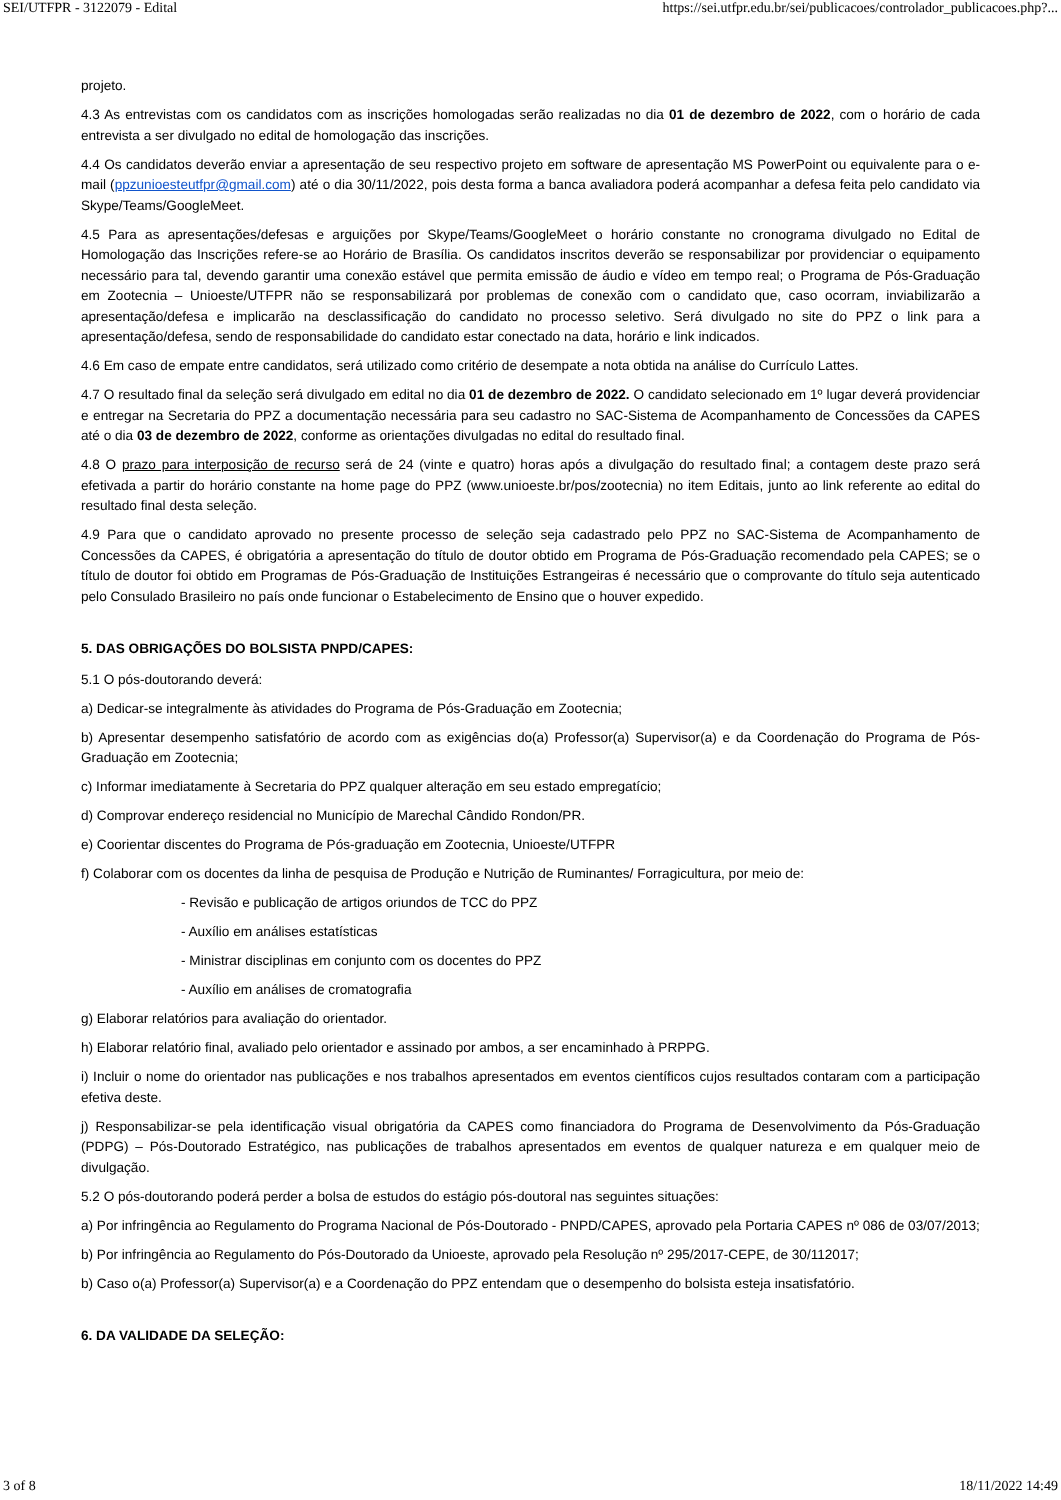SEI/UTFPR - 3122079 - Edital https://sei.utfpr.edu.br/sei/publicacoes/controlador_publicacoes.php?...
projeto.
4.3 As entrevistas com os candidatos com as inscrições homologadas serão realizadas no dia 01 de dezembro de 2022, com o horário de cada entrevista a ser divulgado no edital de homologação das inscrições.
4.4 Os candidatos deverão enviar a apresentação de seu respectivo projeto em software de apresentação MS PowerPoint ou equivalente para o e-mail (ppzunioesteutfpr@gmail.com) até o dia 30/11/2022, pois desta forma a banca avaliadora poderá acompanhar a defesa feita pelo candidato via Skype/Teams/GoogleMeet.
4.5 Para as apresentações/defesas e arguições por Skype/Teams/GoogleMeet o horário constante no cronograma divulgado no Edital de Homologação das Inscrições refere-se ao Horário de Brasília. Os candidatos inscritos deverão se responsabilizar por providenciar o equipamento necessário para tal, devendo garantir uma conexão estável que permita emissão de áudio e vídeo em tempo real; o Programa de Pós-Graduação em Zootecnia – Unioeste/UTFPR não se responsabilizará por problemas de conexão com o candidato que, caso ocorram, inviabilizarão a apresentação/defesa e implicarão na desclassificação do candidato no processo seletivo. Será divulgado no site do PPZ o link para a apresentação/defesa, sendo de responsabilidade do candidato estar conectado na data, horário e link indicados.
4.6 Em caso de empate entre candidatos, será utilizado como critério de desempate a nota obtida na análise do Currículo Lattes.
4.7 O resultado final da seleção será divulgado em edital no dia 01 de dezembro de 2022. O candidato selecionado em 1º lugar deverá providenciar e entregar na Secretaria do PPZ a documentação necessária para seu cadastro no SAC-Sistema de Acompanhamento de Concessões da CAPES até o dia 03 de dezembro de 2022, conforme as orientações divulgadas no edital do resultado final.
4.8 O prazo para interposição de recurso será de 24 (vinte e quatro) horas após a divulgação do resultado final; a contagem deste prazo será efetivada a partir do horário constante na home page do PPZ (www.unioeste.br/pos/zootecnia) no item Editais, junto ao link referente ao edital do resultado final desta seleção.
4.9 Para que o candidato aprovado no presente processo de seleção seja cadastrado pelo PPZ no SAC-Sistema de Acompanhamento de Concessões da CAPES, é obrigatória a apresentação do título de doutor obtido em Programa de Pós-Graduação recomendado pela CAPES; se o título de doutor foi obtido em Programas de Pós-Graduação de Instituições Estrangeiras é necessário que o comprovante do título seja autenticado pelo Consulado Brasileiro no país onde funcionar o Estabelecimento de Ensino que o houver expedido.
5. DAS OBRIGAÇÕES DO BOLSISTA PNPD/CAPES:
5.1 O pós-doutorando deverá:
a) Dedicar-se integralmente às atividades do Programa de Pós-Graduação em Zootecnia;
b) Apresentar desempenho satisfatório de acordo com as exigências do(a) Professor(a) Supervisor(a) e da Coordenação do Programa de Pós-Graduação em Zootecnia;
c) Informar imediatamente à Secretaria do PPZ qualquer alteração em seu estado empregatício;
d) Comprovar endereço residencial no Município de Marechal Cândido Rondon/PR.
e) Coorientar discentes do Programa de Pós-graduação em Zootecnia, Unioeste/UTFPR
f) Colaborar com os docentes da linha de pesquisa de Produção e Nutrição de Ruminantes/ Forragicultura, por meio de:
- Revisão e publicação de artigos oriundos de TCC do PPZ
- Auxílio em análises estatísticas
- Ministrar disciplinas em conjunto com os docentes do PPZ
- Auxílio em análises de cromatografia
g) Elaborar relatórios para avaliação do orientador.
h) Elaborar relatório final, avaliado pelo orientador e assinado por ambos, a ser encaminhado à PRPPG.
i) Incluir o nome do orientador nas publicações e nos trabalhos apresentados em eventos científicos cujos resultados contaram com a participação efetiva deste.
j) Responsabilizar-se pela identificação visual obrigatória da CAPES como financiadora do Programa de Desenvolvimento da Pós-Graduação (PDPG) – Pós-Doutorado Estratégico, nas publicações de trabalhos apresentados em eventos de qualquer natureza e em qualquer meio de divulgação.
5.2 O pós-doutorando poderá perder a bolsa de estudos do estágio pós-doutoral nas seguintes situações:
a) Por infringência ao Regulamento do Programa Nacional de Pós-Doutorado - PNPD/CAPES, aprovado pela Portaria CAPES nº 086 de 03/07/2013;
b) Por infringência ao Regulamento do Pós-Doutorado da Unioeste, aprovado pela Resolução nº 295/2017-CEPE, de 30/112017;
b) Caso o(a) Professor(a) Supervisor(a) e a Coordenação do PPZ entendam que o desempenho do bolsista esteja insatisfatório.
6. DA VALIDADE DA SELEÇÃO:
3 of 8 18/11/2022 14:49